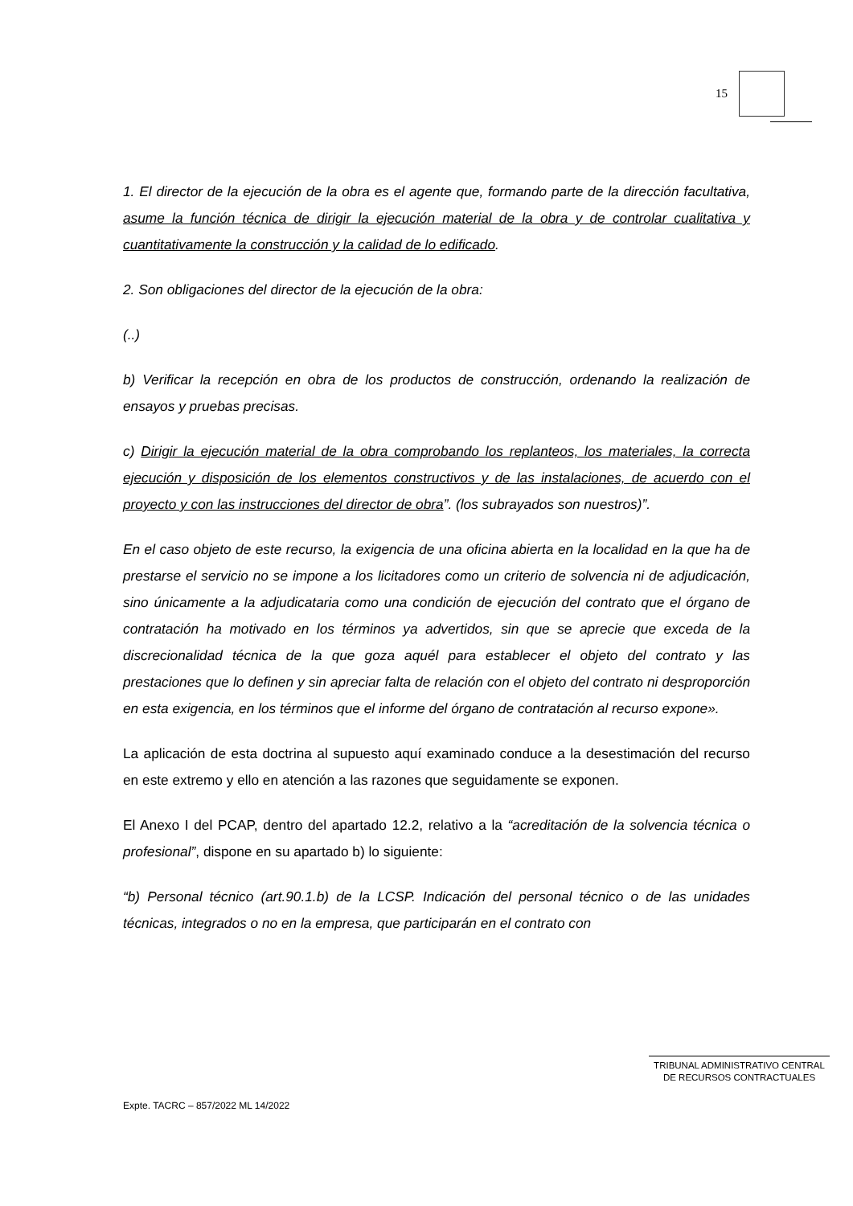15
1. El director de la ejecución de la obra es el agente que, formando parte de la dirección facultativa, asume la función técnica de dirigir la ejecución material de la obra y de controlar cualitativa y cuantitativamente la construcción y la calidad de lo edificado.
2. Son obligaciones del director de la ejecución de la obra:
(..)
b) Verificar la recepción en obra de los productos de construcción, ordenando la realización de ensayos y pruebas precisas.
c) Dirigir la ejecución material de la obra comprobando los replanteos, los materiales, la correcta ejecución y disposición de los elementos constructivos y de las instalaciones, de acuerdo con el proyecto y con las instrucciones del director de obra”. (los subrayados son nuestros)”.
En el caso objeto de este recurso, la exigencia de una oficina abierta en la localidad en la que ha de prestarse el servicio no se impone a los licitadores como un criterio de solvencia ni de adjudicación, sino únicamente a la adjudicataria como una condición de ejecución del contrato que el órgano de contratación ha motivado en los términos ya advertidos, sin que se aprecie que exceda de la discrecionalidad técnica de la que goza aquél para establecer el objeto del contrato y las prestaciones que lo definen y sin apreciar falta de relación con el objeto del contrato ni desproporción en esta exigencia, en los términos que el informe del órgano de contratación al recurso expone».
La aplicación de esta doctrina al supuesto aquí examinado conduce a la desestimación del recurso en este extremo y ello en atención a las razones que seguidamente se exponen.
El Anexo I del PCAP, dentro del apartado 12.2, relativo a la “acreditación de la solvencia técnica o profesional”, dispone en su apartado b) lo siguiente:
“b) Personal técnico (art.90.1.b) de la LCSP. Indicación del personal técnico o de las unidades técnicas, integrados o no en la empresa, que participarán en el contrato con
TRIBUNAL ADMINISTRATIVO CENTRAL
DE RECURSOS CONTRACTUALES
Expte. TACRC – 857/2022 ML 14/2022